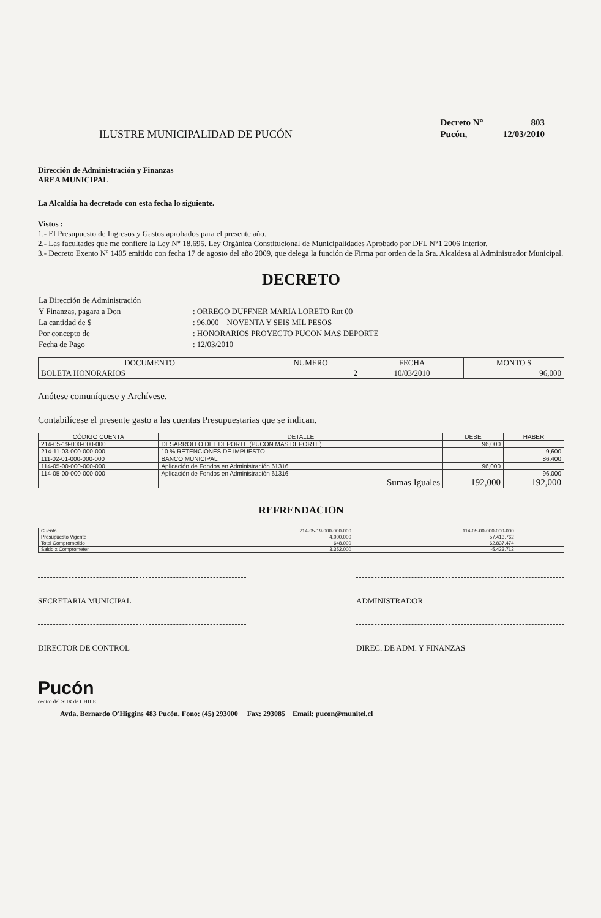ILUSTRE MUNICIPALIDAD DE PUCÓN
| Decreto N° | 803 |
| Pucón, | 12/03/2010 |
Dirección de Administración y Finanzas
AREA MUNICIPAL
La Alcaldía ha decretado con esta fecha lo siguiente.
Vistos :
1.- El Presupuesto de Ingresos y Gastos aprobados para el presente año.
2.- Las facultades que me confiere la Ley N° 18.695. Ley Orgánica Constitucional de Municipalidades Aprobado por DFL N°1 2006 Interior.
3.- Decreto Exento Nº 1405 emitido con fecha 17 de agosto del año 2009, que delega la función de Firma por orden de la Sra. Alcaldesa al Administrador Municipal.
DECRETO
| La Dirección de Administración | |
| Y Finanzas, pagara a Don | : ORREGO DUFFNER MARIA LORETO Rut 00 |
| La cantidad de $ | : 96,000 NOVENTA Y SEIS MIL PESOS |
| Por concepto de | : HONORARIOS PROYECTO PUCON MAS DEPORTE |
| Fecha de Pago | : 12/03/2010 |
| DOCUMENTO | NUMERO | FECHA | MONTO $ |
| --- | --- | --- | --- |
| BOLETA HONORARIOS | 2 | 10/03/2010 | 96,000 |
Anótese comuníquese y Archívese.
Contabilícese el presente gasto a las cuentas Presupuestarias que se indican.
| CÓDIGO CUENTA | DETALLE | DEBE | HABER |
| --- | --- | --- | --- |
| 214-05-19-000-000-000 | DESARROLLO DEL DEPORTE (PUCON MAS DEPORTE) | 96,000 | |
| 214-11-03-000-000-000 | 10 % RETENCIONES DE IMPUESTO | | 9,600 |
| 111-02-01-000-000-000 | BANCO MUNICIPAL | | 86,400 |
| 114-05-00-000-000-000 | Aplicación de Fondos en Administración 61316 | 96,000 | |
| 114-05-00-000-000-000 | Aplicación de Fondos en Administración 61316 | | 96,000 |
| | Sumas Iguales | 192,000 | 192,000 |
REFRENDACION
| Cuenta | 214-05-19-000-000-000 | 114-05-00-000-000-000 | | | |
| Presupuesto Vigente | 4,000,000 | 57,413,762 | | | |
| Total Comprometido | 648,000 | 62,837,474 | | | |
| Saldo x Comprometer | 3,352,000 | -5,423,712 | | | |
SECRETARIA MUNICIPAL ADMINISTRADOR
DIRECTOR DE CONTROL DIREC. DE ADM. Y FINANZAS
Pucón
centro del SUR de CHILE
Avda. Bernardo O'Higgins 483 Pucón. Fono: (45) 293000 Fax: 293085 Email: pucon@munitel.cl